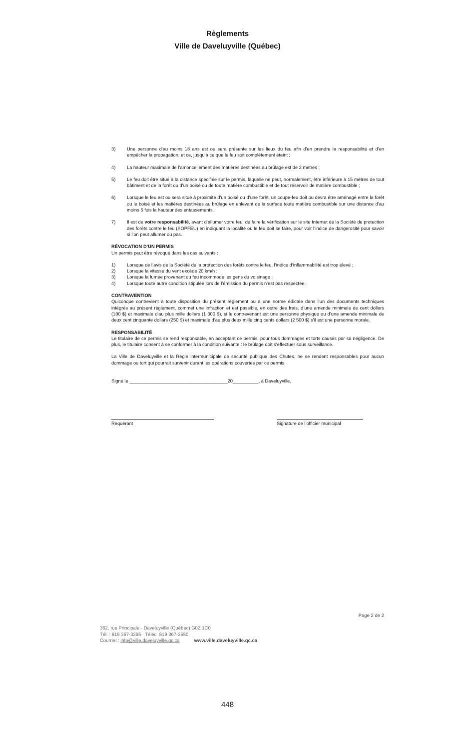Règlements
Ville de Daveluyville (Québec)
3) Une personne d’au moins 18 ans est ou sera présente sur les lieux du feu afin d’en prendre la responsabilité et d’en empêcher la propagation, et ce, jusqu’à ce que le feu soit complètement éteint ;
4) La hauteur maximale de l’amoncellement des matières destinées au brûlage est de 2 mètres ;
5) Le feu doit être situé à la distance spécifiée sur le permis, laquelle ne peut, normalement, être inférieure à 15 mètres de tout bâtiment et de la forêt ou d’un boisé ou de toute matière combustible et de tout réservoir de matière combustible ;
6) Lorsque le feu est ou sera situé à proximité d’un boisé ou d’une forêt, un coupe-feu doit ou devra être aménagé entre la forêt ou le boisé et les matières destinées au brûlage en enlevant de la surface toute matière combustible sur une distance d’au moins 5 fois la hauteur des entassements.
7) Il est de votre responsabilité, avant d’allumer votre feu, de faire la vérification sur le site Internet de la Société de protection des forêts contre le feu (SOPFEU) en indiquant la localité où le feu doit se faire, pour voir l’indice de dangerosité pour savoir si l’on peut allumer ou pas.
RÉVOCATION D’UN PERMIS
Un permis peut être révoqué dans les cas suivants :
1) Lorsque de l’avis de la Société de la protection des forêts contre le feu, l’indice d’inflammabilité est trop élevé ;
2) Lorsque la vitesse du vent excède 20 km/h ;
3) Lorsque la fumée provenant du feu incommode les gens du voisinage ;
4) Lorsque toute autre condition stipulée lors de l’émission du permis n’est pas respectée.
CONTRAVENTION
Quiconque contrevient à toute disposition du présent règlement ou à une norme édictée dans l’un des documents techniques intégrés au présent règlement, commet une infraction et est passible, en outre des frais, d’une amende minimale de cent dollars (100 $) et maximale d’au plus mille dollars (1 000 $), si le contrevenant est une personne physique ou d’une amende minimale de deux cent cinquante dollars (250 $) et maximale d’au plus deux mille cinq cents dollars (2 500 $) s’il est une personne morale.
RESPONSABILITÉ
Le titulaire de ce permis se rend responsable, en acceptant ce permis, pour tous dommages et torts causés par sa négligence. De plus, le titulaire consent à se conformer à la condition suivante : le brûlage doit s’effectuer sous surveillance.
La Ville de Daveluyville et la Régie intermunicipale de sécurité publique des Chutes, ne se rendent responsables pour aucun dommage ou tort qui pourrait survenir durant les opérations couvertes par ce permis.
Signé le ______________________________________20__________, à Daveluyville.
Requérant Signature de l’officier municipal
Page 2 de 2
362, rue Principale - Daveluyville (Québec) G0Z 1C0
Tél. : 819 367-3395 Téléc. 819 367-3550
Courriel : info@ville.daveluyville.qc.ca www.ville.daveluyville.qc.ca
448